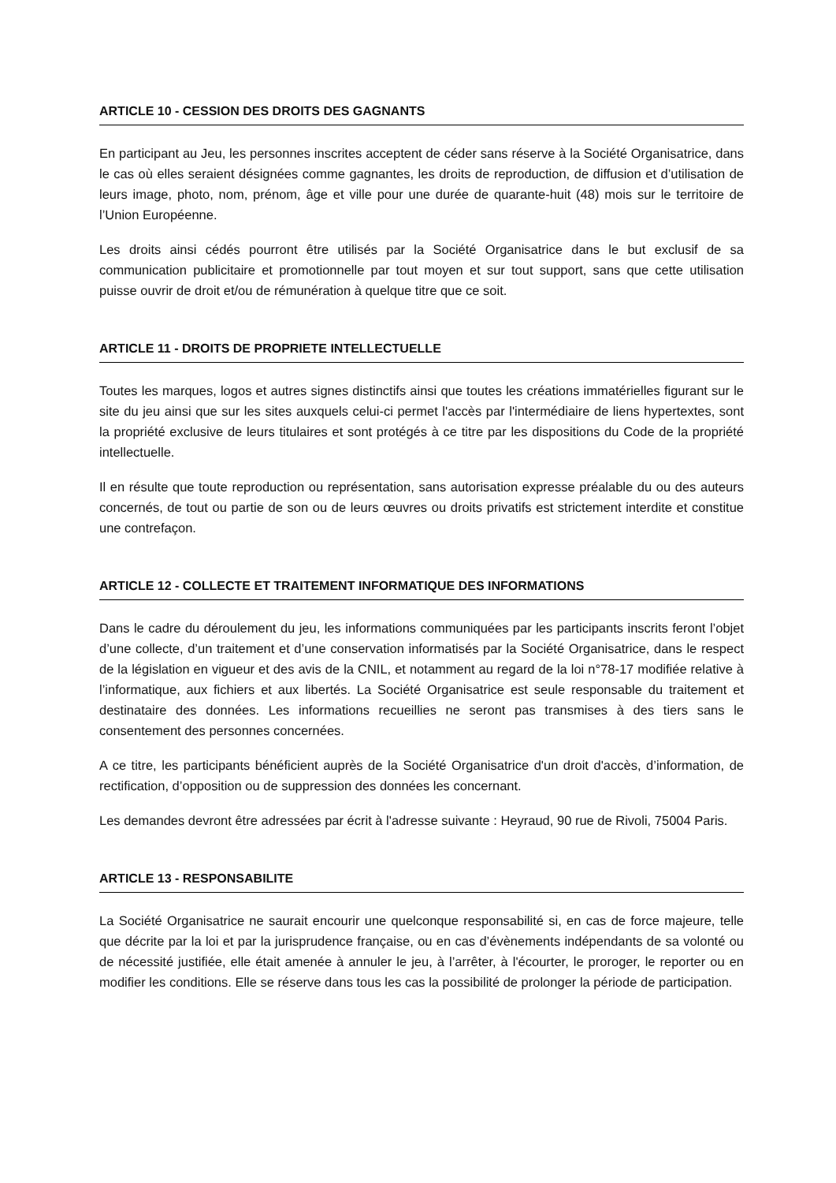ARTICLE 10 - CESSION DES DROITS DES GAGNANTS
En participant au Jeu, les personnes inscrites acceptent de céder sans réserve à la Société Organisatrice, dans le cas où elles seraient désignées comme gagnantes, les droits de reproduction, de diffusion et d’utilisation de leurs image, photo, nom, prénom, âge et ville pour une durée de quarante-huit (48) mois sur le territoire de l’Union Européenne.
Les droits ainsi cédés pourront être utilisés par la Société Organisatrice dans le but exclusif de sa communication publicitaire et promotionnelle par tout moyen et sur tout support, sans que cette utilisation puisse ouvrir de droit et/ou de rémunération à quelque titre que ce soit.
ARTICLE 11 - DROITS DE PROPRIETE INTELLECTUELLE
Toutes les marques, logos et autres signes distinctifs ainsi que toutes les créations immatérielles figurant sur le site du jeu ainsi que sur les sites auxquels celui-ci permet l'accès par l'intermédiaire de liens hypertextes, sont la propriété exclusive de leurs titulaires et sont protégés à ce titre par les dispositions du Code de la propriété intellectuelle.
Il en résulte que toute reproduction ou représentation, sans autorisation expresse préalable du ou des auteurs concernés, de tout ou partie de son ou de leurs œuvres ou droits privatifs est strictement interdite et constitue une contrefaçon.
ARTICLE 12 - COLLECTE ET TRAITEMENT INFORMATIQUE DES INFORMATIONS
Dans le cadre du déroulement du jeu, les informations communiquées par les participants inscrits feront l’objet d’une collecte, d’un traitement et d’une conservation informatisés par la Société Organisatrice, dans le respect de la législation en vigueur et des avis de la CNIL, et notamment au regard de la loi n°78-17 modifiée relative à l’informatique, aux fichiers et aux libertés. La Société Organisatrice est seule responsable du traitement et destinataire des données. Les informations recueillies ne seront pas transmises à des tiers sans le consentement des personnes concernées.
A ce titre, les participants bénéficient auprès de la Société Organisatrice d'un droit d'accès, d’information, de rectification, d’opposition ou de suppression des données les concernant.
Les demandes devront être adressées par écrit à l'adresse suivante : Heyraud, 90 rue de Rivoli, 75004 Paris.
ARTICLE 13 - RESPONSABILITE
La Société Organisatrice ne saurait encourir une quelconque responsabilité si, en cas de force majeure, telle que décrite par la loi et par la jurisprudence française, ou en cas d’évènements indépendants de sa volonté ou de nécessité justifiée, elle était amenée à annuler le jeu, à l’arrêter, à l'écourter, le proroger, le reporter ou en modifier les conditions. Elle se réserve dans tous les cas la possibilité de prolonger la période de participation.